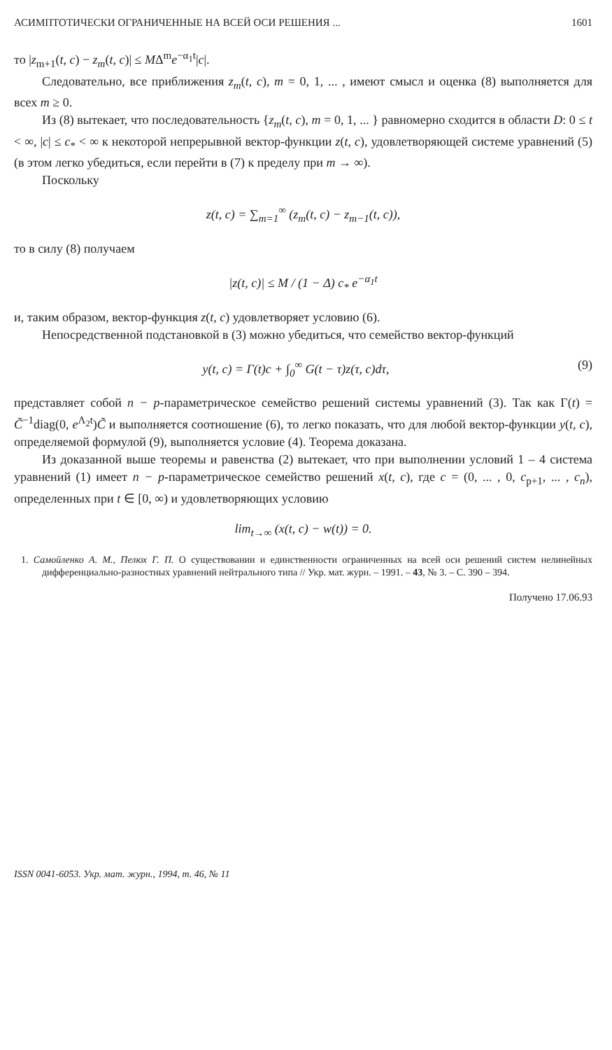АСИМПТОТИЧЕСКИ ОГРАНИЧЕННЫЕ НА ВСЕЙ ОСИ РЕШЕНИЯ ... 1601
то |z<sub>m+1</sub>(t, c) − z<sub>m</sub>(t, c)| ≤ MΔ<sup>m</sup>e<sup>−α<sub>1</sub>t</sup>|c|.
Следовательно, все приближения z<sub>m</sub>(t, c), m = 0, 1, ... , имеют смысл и оценка (8) выполняется для всех m ≥ 0.
Из (8) вытекает, что последовательность {z<sub>m</sub>(t, c), m = 0, 1, ... } равномерно сходится в области D: 0 ≤ t < ∞, |c| ≤ c<sub>*</sub> < ∞ к некоторой непрерывной вектор-функции z(t, c), удовлетворяющей системе уравнений (5) (в этом легко убедиться, если перейти в (7) к пределу при m → ∞).
Поскольку
z(t, c) = ∑<sub>m=1</sub><sup>∞</sup> (z<sub>m</sub>(t, c) − z<sub>m−1</sub>(t, c)),
то в силу (8) получаем
|z(t, c)| ≤ M / (1 − Δ) c<sub>*</sub> e<sup>−α<sub>1</sub>t</sup>
и, таким образом, вектор-функция z(t, c) удовлетворяет условию (6).
Непосредственной подстановкой в (3) можно убедиться, что семейство вектор-функций
y(t, c) = Γ(t)c + ∫<sub>0</sub><sup>∞</sup> G(t − τ)z(τ, c)dτ, (9)
представляет собой n − p-параметрическое семейство решений системы уравнений (3). Так как Γ(t) = C̃<sup>−1</sup>diag(0, e<sup>Λ<sub>2</sub>t</sup>)C̃ и выполняется соотношение (6), то легко показать, что для любой вектор-функции y(t, c), определяемой формулой (9), выполняется условие (4). Теорема доказана.
Из доказанной выше теоремы и равенства (2) вытекает, что при выполнении условий 1 – 4 система уравнений (1) имеет n − p-параметрическое семейство решений x(t, c), где c = (0, ... , 0, c<sub>p+1</sub>, ... , c<sub>n</sub>), определенных при t ∈ [0, ∞) и удовлетворяющих условию
lim<sub>t→∞</sub> (x(t, c) − w(t)) = 0.
1. Самойленко А. М., Пелюх Г. П. О существовании и единственности ограниченных на всей оси решений систем нелинейных дифференциально-разностных уравнений нейтрального типа // Укр. мат. журн. – 1991. – 43, № 3. – С. 390 – 394.
Получено 17.06.93
ISSN 0041-6053. Укр. мат. журн., 1994, т. 46, № 11